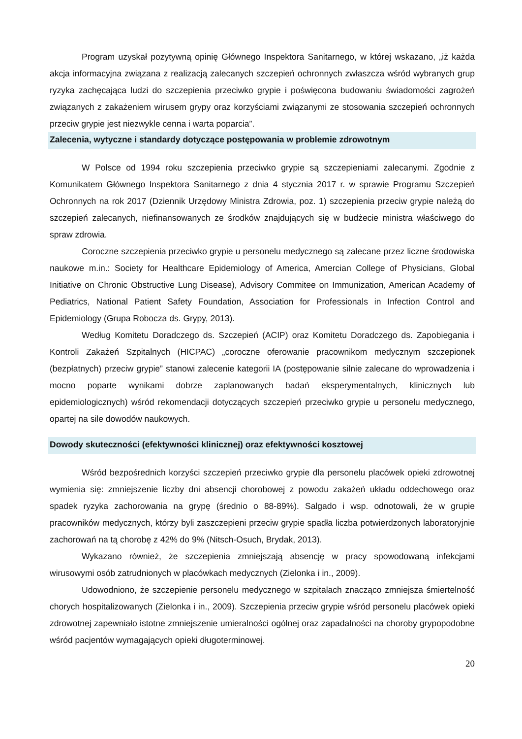Program uzyskał pozytywną opinię Głównego Inspektora Sanitarnego, w której wskazano, „iż każda akcja informacyjna związana z realizacją zalecanych szczepień ochronnych zwłaszcza wśród wybranych grup ryzyka zachęcająca ludzi do szczepienia przeciwko grypie i poświęcona budowaniu świadomości zagrożeń związanych z zakażeniem wirusem grypy oraz korzyściami związanymi ze stosowania szczepień ochronnych przeciw grypie jest niezwykle cenna i warta poparcia”.
Zalecenia, wytyczne i standardy dotyczące postępowania w problemie zdrowotnym
W Polsce od 1994 roku szczepienia przeciwko grypie są szczepieniami zalecanymi. Zgodnie z Komunikatem Głównego Inspektora Sanitarnego z dnia 4 stycznia 2017 r. w sprawie Programu Szczepień Ochronnych na rok 2017 (Dziennik Urzędowy Ministra Zdrowia, poz. 1) szczepienia przeciw grypie należą do szczepień zalecanych, niefinansowanych ze środków znajdujących się w budżecie ministra właściwego do spraw zdrowia.
Coroczne szczepienia przeciwko grypie u personelu medycznego są zalecane przez liczne środowiska naukowe m.in.: Society for Healthcare Epidemiology of America, Amercian College of Physicians, Global Initiative on Chronic Obstructive Lung Disease), Advisory Commitee on Immunization, American Academy of Pediatrics, National Patient Safety Foundation, Association for Professionals in Infection Control and Epidemiology (Grupa Robocza ds. Grypy, 2013).
Według Komitetu Doradczego ds. Szczepień (ACIP) oraz Komitetu Doradczego ds. Zapobiegania i Kontroli Zakażeń Szpitalnych (HICPAC) „coroczne oferowanie pracownikom medycznym szczepionek (bezpłatnych) przeciw grypie” stanowi zalecenie kategorii IA (postępowanie silnie zalecane do wprowadzenia i mocno poparte wynikami dobrze zaplanowanych badań eksperymentalnych, klinicznych lub epidemiologicznych) wśród rekomendacji dotyczących szczepień przeciwko grypie u personelu medycznego, opartej na sile dowodów naukowych.
Dowody skuteczności (efektywności klinicznej) oraz efektywności kosztowej
Wśród bezpośrednich korzyści szczepień przeciwko grypie dla personelu placówek opieki zdrowotnej wymienia się: zmniejszenie liczby dni absencji chorobowej z powodu zakażeń układu oddechowego oraz spadek ryzyka zachorowania na grypę (średnio o 88-89%). Salgado i wsp. odnotowali, że w grupie pracowników medycznych, którzy byli zaszczepieni przeciw grypie spadła liczba potwierdzonych laboratoryjnie zachorowań na tą chorobę z 42% do 9% (Nitsch-Osuch, Brydak, 2013).
Wykazano również, że szczepienia zmniejszają absencję w pracy spowodowaną infekcjami wirusowymi osób zatrudnionych w placówkach medycznych (Zielonka i in., 2009).
Udowodniono, że szczepienie personelu medycznego w szpitalach znacząco zmniejsza śmiertelność chorych hospitalizowanych (Zielonka i in., 2009). Szczepienia przeciw grypie wśród personelu placówek opieki zdrowotnej zapewniało istotne zmniejszenie umieralności ogólnej oraz zapadalności na choroby grypopodobne wśród pacjentów wymagających opieki długoterminowej.
20